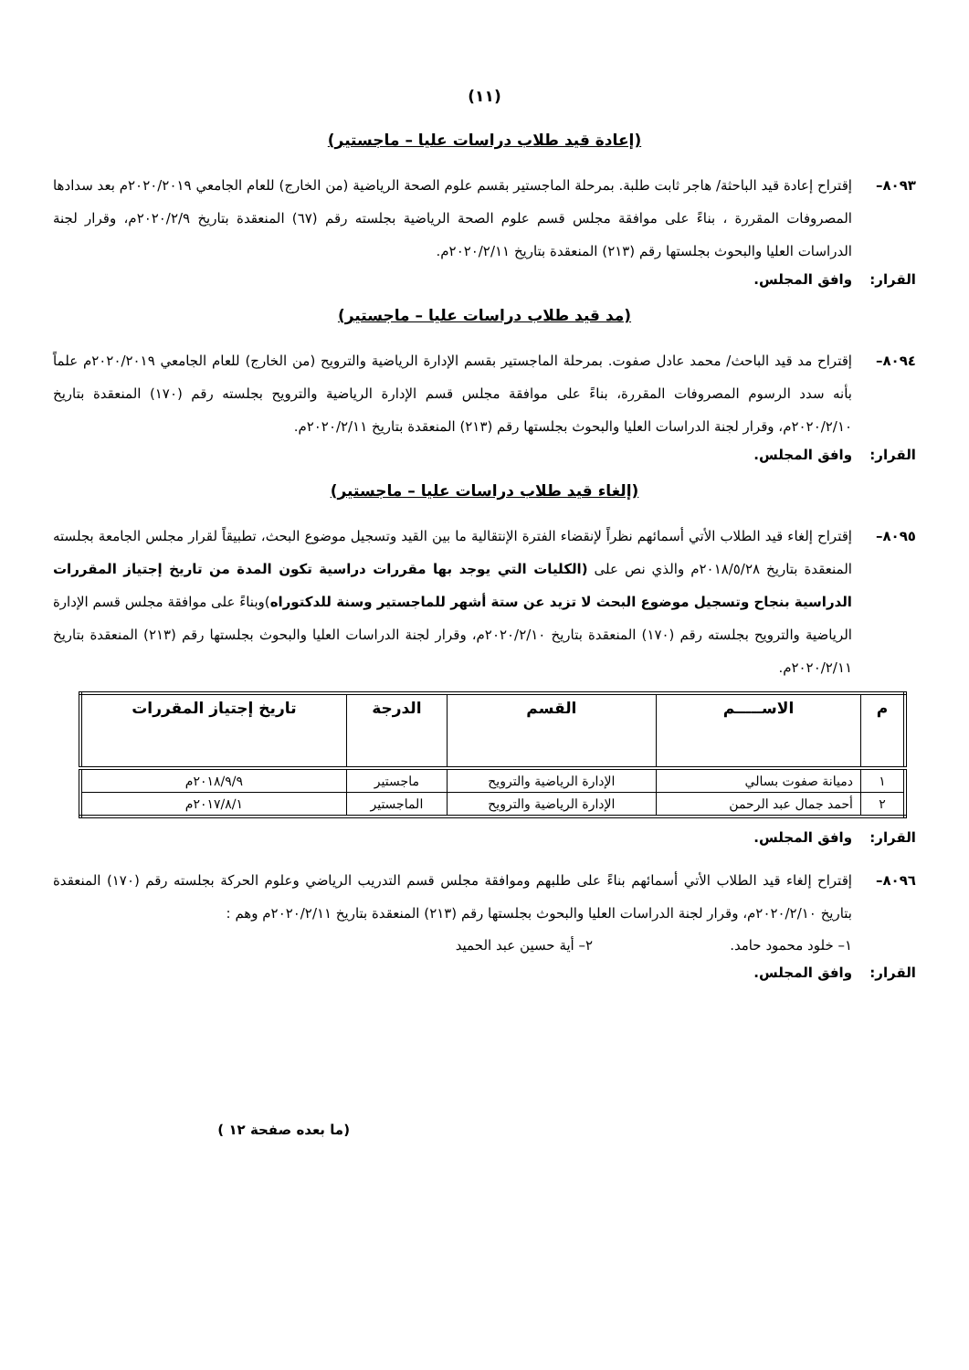(١١)
(إعادة قيد طلاب دراسات عليا – ماجستير)
٨٠٩٣– إقتراح إعادة قيد الباحثة/ هاجر ثابت طلبة. بمرحلة الماجستير بقسم علوم الصحة الرياضية (من الخارج) للعام الجامعي ٢٠٢٠/٢٠١٩م بعد سدادها المصروفات المقررة ، بناءً على موافقة مجلس قسم علوم الصحة الرياضية بجلسته رقم (٦٧) المنعقدة بتاريخ ٢٠٢٠/٢/٩م، وقرار لجنة الدراسات العليا والبحوث بجلستها رقم (٢١٣) المنعقدة بتاريخ ٢٠٢٠/٢/١١م.
القرار: وافق المجلس.
(مد قيد طلاب دراسات عليا – ماجستير)
٨٠٩٤– إقتراح مد قيد الباحث/ محمد عادل صفوت. بمرحلة الماجستير بقسم الإدارة الرياضية والترويح (من الخارج) للعام الجامعي ٢٠٢٠/٢٠١٩م علماً بأنه سدد الرسوم المصروفات المقررة، بناءً على موافقة مجلس قسم الإدارة الرياضية والترويح بجلسته رقم (١٧٠) المنعقدة بتاريخ ٢٠٢٠/٢/١٠م، وقرار لجنة الدراسات العليا والبحوث بجلستها رقم (٢١٣) المنعقدة بتاريخ ٢٠٢٠/٢/١١م.
القرار: وافق المجلس.
(إلغاء قيد طلاب دراسات عليا – ماجستير)
٨٠٩٥– إقتراح إلغاء قيد الطلاب الأتي أسمائهم نظراً لإنقضاء الفترة الإنتقالية ما بين القيد وتسجيل موضوع البحث، تطبيقاً لقرار مجلس الجامعة بجلسته المنعقدة بتاريخ ٢٠١٨/٥/٢٨م والذي نص على (الكليات التي يوجد بها مقررات دراسية تكون المدة من تاريخ إجتياز المقررات الدراسية بنجاح وتسجيل موضوع البحث لا تزيد عن ستة أشهر للماجستير وسنة للدكتوراه)وبناءً على موافقة مجلس قسم الإدارة الرياضية والترويح بجلسته رقم (١٧٠) المنعقدة بتاريخ ٢٠٢٠/٢/١٠م، وقرار لجنة الدراسات العليا والبحوث بجلستها رقم (٢١٣) المنعقدة بتاريخ ٢٠٢٠/٢/١١م.
| م | الاســـــم | القسم | الدرجة | تاريخ إجتياز المقررات |
| --- | --- | --- | --- | --- |
| ١ | دميانة صفوت بسالي | الإدارة الرياضية والترويح | ماجستير | ٢٠١٨/٩/٩م |
| ٢ | أحمد جمال عبد الرحمن | الإدارة الرياضية والترويح | الماجستير | ٢٠١٧/٨/١م |
القرار: وافق المجلس.
٨٠٩٦– إقتراح إلغاء قيد الطلاب الأتي أسمائهم بناءً على طلبهم وموافقة مجلس قسم التدريب الرياضي وعلوم الحركة بجلسته رقم (١٧٠) المنعقدة بتاريخ ٢٠٢٠/٢/١٠م، وقرار لجنة الدراسات العليا والبحوث بجلستها رقم (٢١٣) المنعقدة بتاريخ ٢٠٢٠/٢/١١م وهم :
١– خلود محمود حامد. ٢– أية حسين عبد الحميد
القرار: وافق المجلس.
(ما بعده صفحة ١٢ )